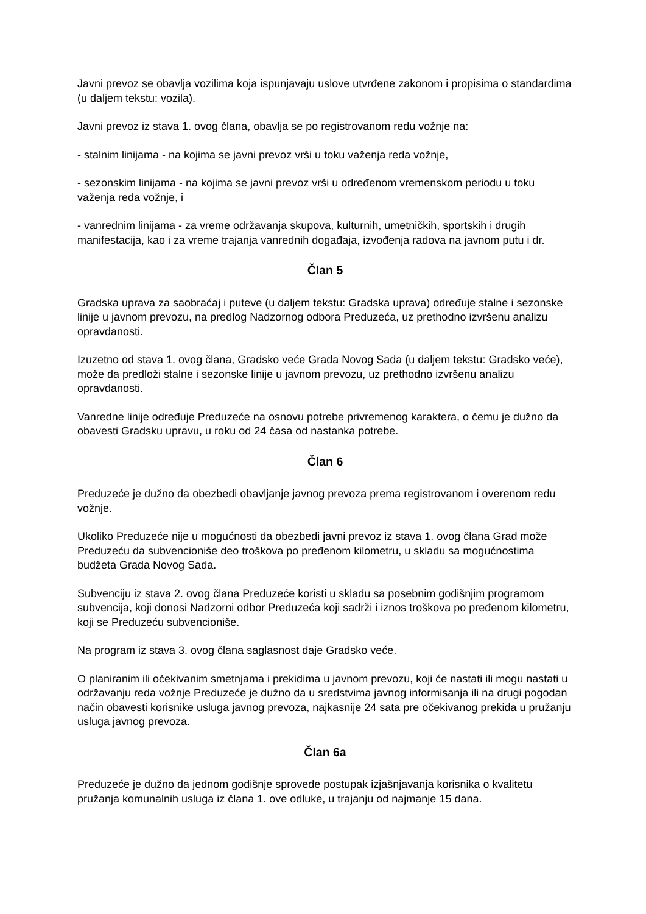Javni prevoz se obavlja vozilima koja ispunjavaju uslove utvrđene zakonom i propisima o standardima (u daljem tekstu: vozila).
Javni prevoz iz stava 1. ovog člana, obavlja se po registrovanom redu vožnje na:
- stalnim linijama - na kojima se javni prevoz vrši u toku važenja reda vožnje,
- sezonskim linijama - na kojima se javni prevoz vrši u određenom vremenskom periodu u toku važenja reda vožnje, i
- vanrednim linijama - za vreme održavanja skupova, kulturnih, umetničkih, sportskih i drugih manifestacija, kao i za vreme trajanja vanrednih događaja, izvođenja radova na javnom putu i dr.
Član 5
Gradska uprava za saobraćaj i puteve (u daljem tekstu: Gradska uprava) određuje stalne i sezonske linije u javnom prevozu, na predlog Nadzornog odbora Preduzeća, uz prethodno izvršenu analizu opravdanosti.
Izuzetno od stava 1. ovog člana, Gradsko veće Grada Novog Sada (u daljem tekstu: Gradsko veće), može da predloži stalne i sezonske linije u javnom prevozu, uz prethodno izvršenu analizu opravdanosti.
Vanredne linije određuje Preduzeće na osnovu potrebe privremenog karaktera, o čemu je dužno da obavesti Gradsku upravu, u roku od 24 časa od nastanka potrebe.
Član 6
Preduzeće je dužno da obezbedi obavljanje javnog prevoza prema registrovanom i overenom redu vožnje.
Ukoliko Preduzeće nije u mogućnosti da obezbedi javni prevoz iz stava 1. ovog člana Grad može Preduzeću da subvencioniše deo troškova po pređenom kilometru, u skladu sa mogućnostima budžeta Grada Novog Sada.
Subvenciju iz stava 2. ovog člana Preduzeće koristi u skladu sa posebnim godišnjim programom subvencija, koji donosi Nadzorni odbor Preduzeća koji sadrži i iznos troškova po pređenom kilometru, koji se Preduzeću subvencioniše.
Na program iz stava 3. ovog člana saglasnost daje Gradsko veće.
O planiranim ili očekivanim smetnjama i prekidima u javnom prevozu, koji će nastati ili mogu nastati u održavanju reda vožnje Preduzeće je dužno da u sredstvima javnog informisanja ili na drugi pogodan način obavesti korisnike usluga javnog prevoza, najkasnije 24 sata pre očekivanog prekida u pružanju usluga javnog prevoza.
Član 6a
Preduzeće je dužno da jednom godišnje sprovede postupak izjašnjavanja korisnika o kvalitetu pružanja komunalnih usluga iz člana 1. ove odluke, u trajanju od najmanje 15 dana.